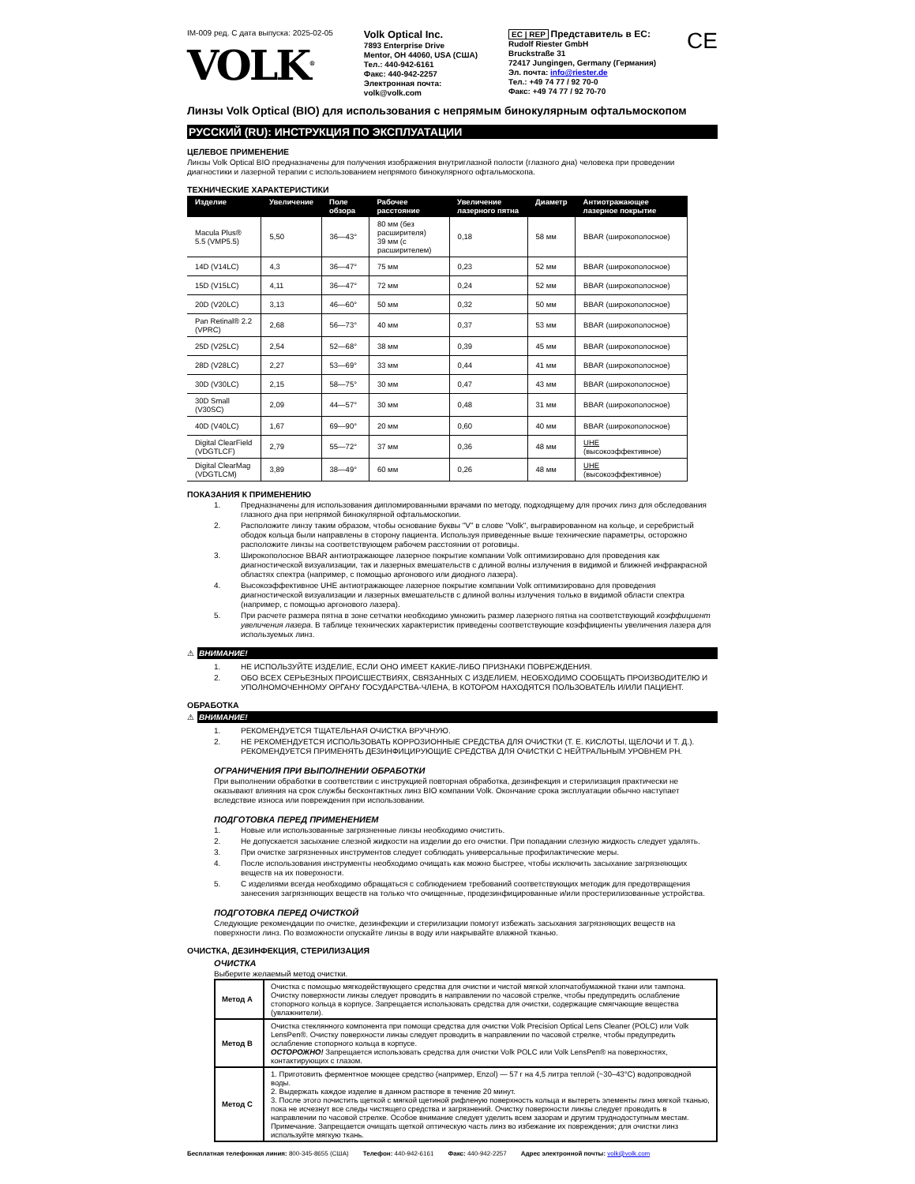IM-009 ред. C дата выпуска: 2025-02-05
VOLK<sup>®</sup>
Volk Optical Inc.
7893 Enterprise Drive
Mentor, OH 44060, USA (США)
Тел.: 440-942-6161
Факс: 440-942-2257
Электронная почта:
volk@volk.com
EC | REP Представитель в ЕС:
Rudolf Riester GmbH
Bruckstraße 31
72417 Jungingen, Germany (Германия)
Эл. почта: info@riester.de
Тел.: +49 74 77 / 92 70-0
Факс: +49 74 77 / 92 70-70
CE
Линзы Volk Optical (BIO) для использования с непрямым бинокулярным офтальмоскопом
РУССКИЙ (RU): ИНСТРУКЦИЯ ПО ЭКСПЛУАТАЦИИ
ЦЕЛЕВОЕ ПРИМЕНЕНИЕ
Линзы Volk Optical BIO предназначены для получения изображения внутриглазной полости (глазного дна) человека при проведении диагностики и лазерной терапии с использованием непрямого бинокулярного офтальмоскопа.
ТЕХНИЧЕСКИЕ ХАРАКТЕРИСТИКИ
| Изделие | Увеличение | Поле обзора | Рабочее расстояние | Увеличение лазерного пятна | Диаметр | Антиотражающее лазерное покрытие |
| --- | --- | --- | --- | --- | --- | --- |
| Macula Plus® 5.5 (VMP5.5) | 5,50 | 36—43° | 80 мм (без расширителя) 39 мм (с расширителем) | 0,18 | 58 мм | BBAR (широкополосное) |
| 14D (V14LC) | 4,3 | 36—47° | 75 мм | 0,23 | 52 мм | BBAR (широкополосное) |
| 15D (V15LC) | 4,11 | 36—47° | 72 мм | 0,24 | 52 мм | BBAR (широкополосное) |
| 20D (V20LC) | 3,13 | 46—60° | 50 мм | 0,32 | 50 мм | BBAR (широкополосное) |
| Pan Retinal® 2.2 (VPRC) | 2,68 | 56—73° | 40 мм | 0,37 | 53 мм | BBAR (широкополосное) |
| 25D (V25LC) | 2,54 | 52—68° | 38 мм | 0,39 | 45 мм | BBAR (широкополосное) |
| 28D (V28LC) | 2,27 | 53—69° | 33 мм | 0,44 | 41 мм | BBAR (широкополосное) |
| 30D (V30LC) | 2,15 | 58—75° | 30 мм | 0,47 | 43 мм | BBAR (широкополосное) |
| 30D Small (V30SC) | 2,09 | 44—57° | 30 мм | 0,48 | 31 мм | BBAR (широкополосное) |
| 40D (V40LC) | 1,67 | 69—90° | 20 мм | 0,60 | 40 мм | BBAR (широкополосное) |
| Digital ClearField (VDGTLCF) | 2,79 | 55—72° | 37 мм | 0,36 | 48 мм | UHE (высокоэффективное) |
| Digital ClearMag (VDGTLCM) | 3,89 | 38—49° | 60 мм | 0,26 | 48 мм | UHE (высокоэффективное) |
ПОКАЗАНИЯ К ПРИМЕНЕНИЮ
1. Предназначены для использования дипломированными врачами по методу, подходящему для прочих линз для обследования глазного дна при непрямой бинокулярной офтальмоскопии.
2. Расположите линзу таким образом, чтобы основание буквы "V" в слове "Volk", выгравированном на кольце, и серебристый ободок кольца были направлены в сторону пациента. Используя приведенные выше технические параметры, осторожно расположите линзы на соответствующем рабочем расстоянии от роговицы.
3. Широкополосное BBAR антиотражающее лазерное покрытие компании Volk оптимизировано для проведения как диагностической визуализации, так и лазерных вмешательств с длиной волны излучения в видимой и ближней инфракрасной областях спектра (например, с помощью аргонового или диодного лазера).
4. Высокоэффективное UHE антиотражающее лазерное покрытие компании Volk оптимизировано для проведения диагностической визуализации и лазерных вмешательств с длиной волны излучения только в видимой области спектра (например, с помощью аргонового лазера).
5. При расчете размера пятна в зоне сетчатки необходимо умножить размер лазерного пятна на соответствующий коэффициент увеличения лазера. В таблице технических характеристик приведены соответствующие коэффициенты увеличения лазера для используемых линз.
⚠ ВНИМАНИЕ!
1. НЕ ИСПОЛЬЗУЙТЕ ИЗДЕЛИЕ, ЕСЛИ ОНО ИМЕЕТ КАКИЕ-ЛИБО ПРИЗНАКИ ПОВРЕЖДЕНИЯ.
2. ОБО ВСЕХ СЕРЬЕЗНЫХ ПРОИСШЕСТВИЯХ, СВЯЗАННЫХ С ИЗДЕЛИЕМ, НЕОБХОДИМО СООБЩАТЬ ПРОИЗВОДИТЕЛЮ И УПОЛНОМОЧЕННОМУ ОРГАНУ ГОСУДАРСТВА-ЧЛЕНА, В КОТОРОМ НАХОДЯТСЯ ПОЛЬЗОВАТЕЛЬ И/ИЛИ ПАЦИЕНТ.
ОБРАБОТКА
⚠ ВНИМАНИЕ!
1. РЕКОМЕНДУЕТСЯ ТЩАТЕЛЬНАЯ ОЧИСТКА ВРУЧНУЮ.
2. НЕ РЕКОМЕНДУЕТСЯ ИСПОЛЬЗОВАТЬ КОРРОЗИОННЫЕ СРЕДСТВА ДЛЯ ОЧИСТКИ (Т. Е. КИСЛОТЫ, ЩЕЛОЧИ И Т. Д.). РЕКОМЕНДУЕТСЯ ПРИМЕНЯТЬ ДЕЗИНФИЦИРУЮЩИЕ СРЕДСТВА ДЛЯ ОЧИСТКИ С НЕЙТРАЛЬНЫМ УРОВНЕМ PH.
ОГРАНИЧЕНИЯ ПРИ ВЫПОЛНЕНИИ ОБРАБОТКИ
При выполнении обработки в соответствии с инструкцией повторная обработка, дезинфекция и стерилизация практически не оказывают влияния на срок службы бесконтактных линз BIO компании Volk. Окончание срока эксплуатации обычно наступает вследствие износа или повреждения при использовании.
ПОДГОТОВКА ПЕРЕД ПРИМЕНЕНИЕМ
1. Новые или использованные загрязненные линзы необходимо очистить.
2. Не допускается засыхание слезной жидкости на изделии до его очистки. При попадании слезную жидкость следует удалять.
3. При очистке загрязненных инструментов следует соблюдать универсальные профилактические меры.
4. После использования инструменты необходимо очищать как можно быстрее, чтобы исключить засыхание загрязняющих веществ на их поверхности.
5. С изделиями всегда необходимо обращаться с соблюдением требований соответствующих методик для предотвращения занесения загрязняющих веществ на только что очищенные, продезинфицированные и/или простерилизованные устройства.
ПОДГОТОВКА ПЕРЕД ОЧИСТКОЙ
Следующие рекомендации по очистке, дезинфекции и стерилизации помогут избежать засыхания загрязняющих веществ на поверхности линз. По возможности опускайте линзы в воду или накрывайте влажной тканью.
ОЧИСТКА, ДЕЗИНФЕКЦИЯ, СТЕРИЛИЗАЦИЯ
ОЧИСТКА
Выберите желаемый метод очистки.
| Метод А | Очистка с помощью мягкодействующего средства для очистки и чистой мягкой хлопчатобумажной ткани или тампона. Очистку поверхности линзы следует проводить в направлении по часовой стрелке, чтобы предупредить ослабление стопорного кольца в корпусе. Запрещается использовать средства для очистки, содержащие смягчающие вещества (увлажнители). |
| Метод B | Очистка стеклянного компонента при помощи средства для очистки Volk Precision Optical Lens Cleaner (POLC) или Volk LensPen®. Очистку поверхности линзы следует проводить в направлении по часовой стрелке, чтобы предупредить ослабление стопорного кольца в корпусе. ОСТОРОЖНО! Запрещается использовать средства для очистки Volk POLC или Volk LensPen® на поверхностях, контактирующих с глазом. |
| Метод C | 1. Приготовить ферментное моющее средство (например, Enzol) — 57 г на 4,5 литра теплой (~30–43°C) водопроводной воды. 2. Выдержать каждое изделие в данном растворе в течение 20 минут. 3. После этого почистить щеткой с мягкой щетиной рифленую поверхность кольца и вытереть элементы линз мягкой тканью, пока не исчезнут все следы чистящего средства и загрязнений. Очистку поверхности линзы следует проводить в направлении по часовой стрелке. Особое внимание следует уделить всем зазорам и другим труднодоступным местам. Примечание. Запрещается очищать щеткой оптическую часть линз во избежание их повреждения; для очистки линз используйте мягкую ткань. |
Бесплатная телефонная линия: 800-345-8655 (США) Телефон: 440-942-6161 Факс: 440-942-2257 Адрес электронной почты: volk@volk.com